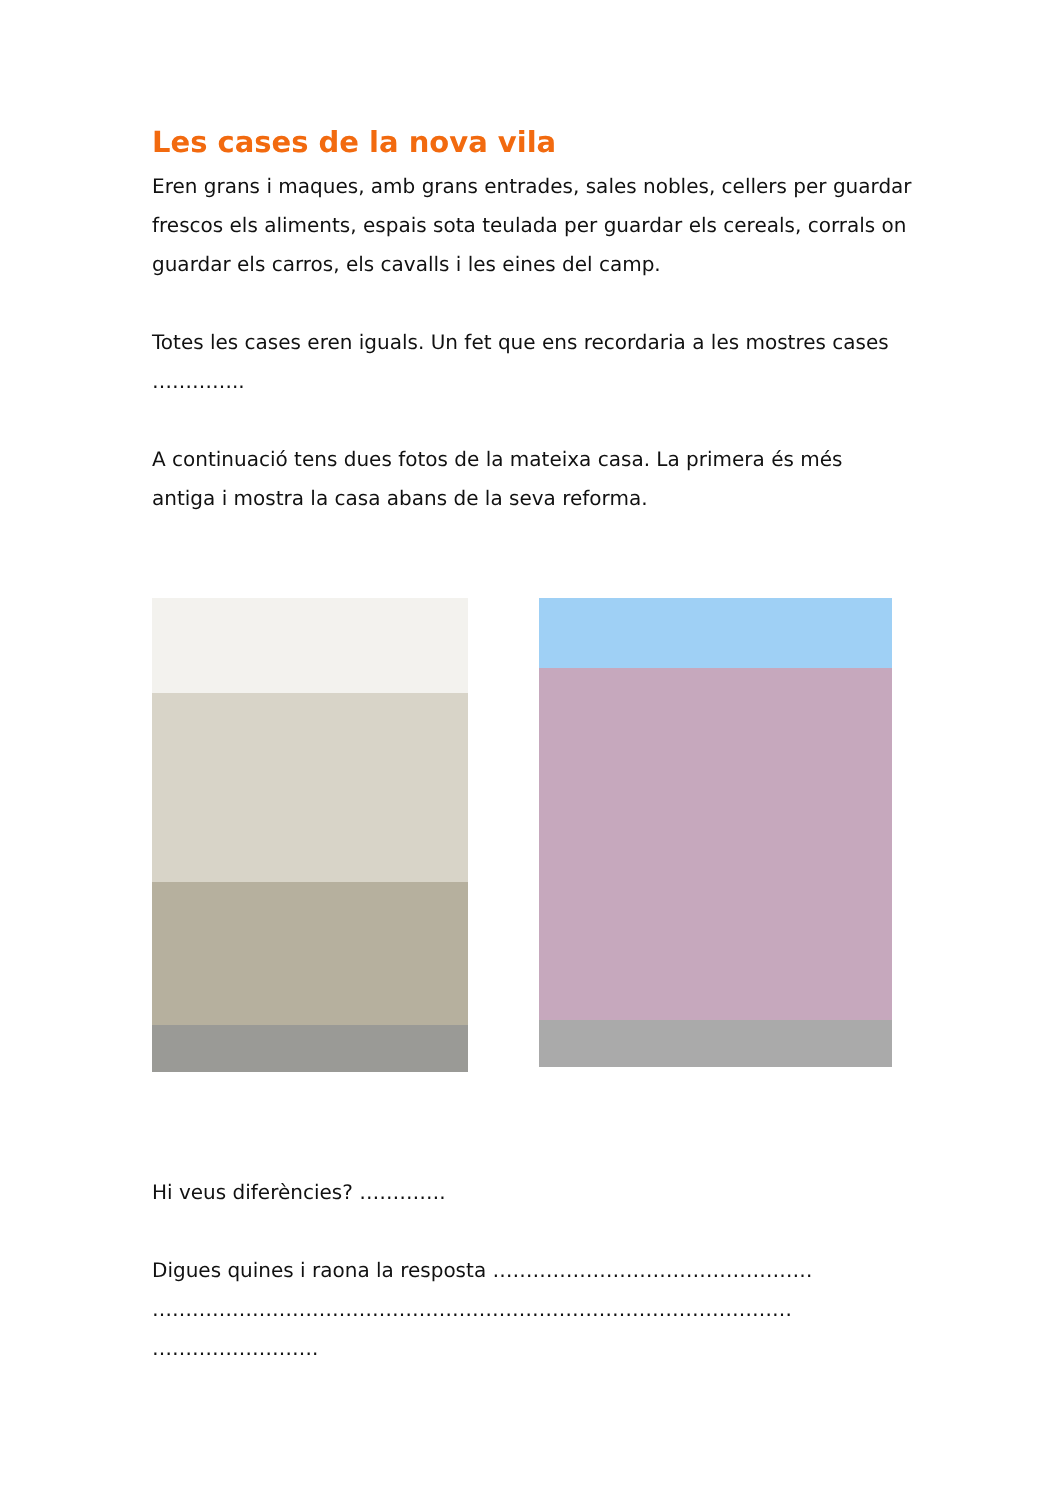Les cases de la nova vila
Eren grans i maques, amb grans entrades, sales nobles, cellers per guardar frescos els aliments, espais sota teulada per guardar els cereals, corrals on guardar els carros, els cavalls i les eines del camp.
Totes les cases eren iguals. Un fet que ens recordaria a les mostres cases …………..
A continuació tens dues fotos de la mateixa casa. La primera és més antiga i mostra la casa abans de la seva reforma.
Hi veus diferències? ………….
Digues quines i raona la resposta ………………………………………… …………………………………………………………………………………… …………………….